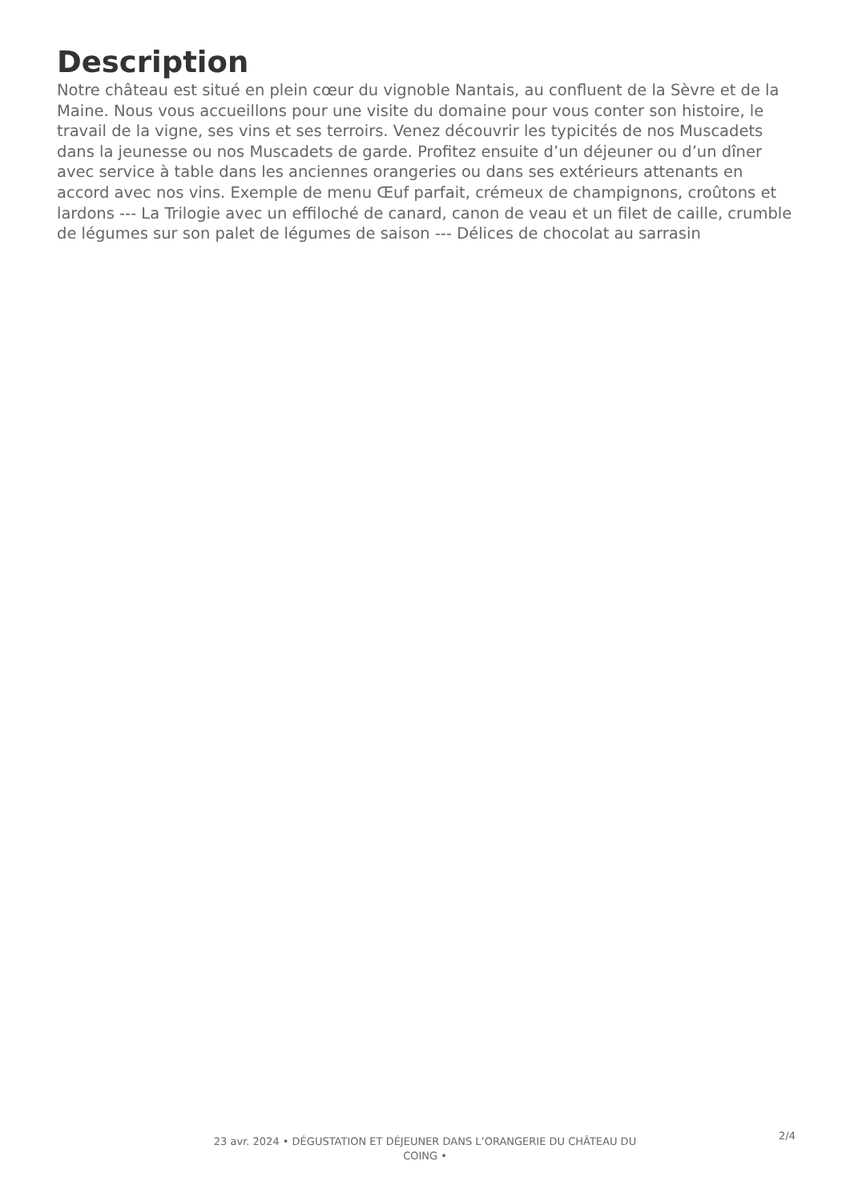Description
Notre château est situé en plein cœur du vignoble Nantais, au confluent de la Sèvre et de la Maine. Nous vous accueillons pour une visite du domaine pour vous conter son histoire, le travail de la vigne, ses vins et ses terroirs. Venez découvrir les typicités de nos Muscadets dans la jeunesse ou nos Muscadets de garde. Profitez ensuite d’un déjeuner ou d’un dîner avec service à table dans les anciennes orangeries ou dans ses extérieurs attenants en accord avec nos vins. Exemple de menu Œuf parfait, crémeux de champignons, croûtons et lardons --- La Trilogie avec un effiloché de canard, canon de veau et un filet de caille, crumble de légumes sur son palet de légumes de saison --- Délices de chocolat au sarrasin
23 avr. 2024 • DÉGUSTATION ET DÉJEUNER DANS L’ORANGERIE DU CHÂTEAU DU COING •
2/4